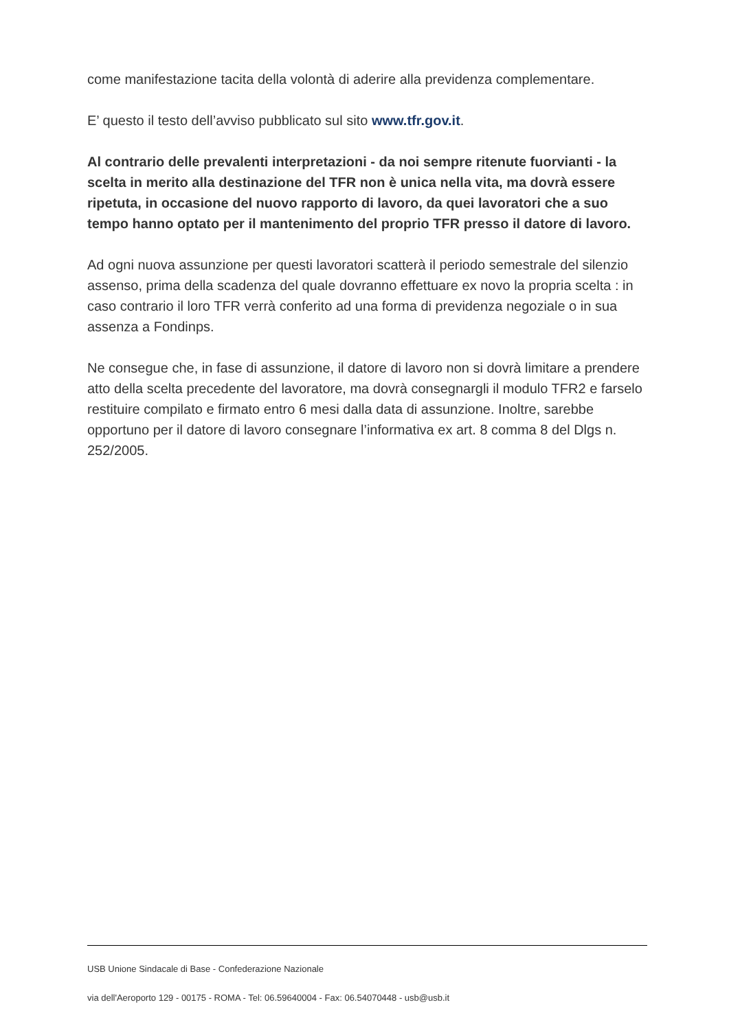come manifestazione tacita della volontà di aderire alla previdenza complementare.
E’ questo il testo dell’avviso pubblicato sul sito www.tfr.gov.it.
Al contrario delle prevalenti interpretazioni - da noi sempre ritenute fuorvianti - la scelta in merito alla destinazione del TFR non è unica nella vita, ma dovrà essere ripetuta, in occasione del nuovo rapporto di lavoro, da quei lavoratori che a suo tempo hanno optato per il mantenimento del proprio TFR presso il datore di lavoro.
Ad ogni nuova assunzione per questi lavoratori scatterà il periodo semestrale del silenzio assenso, prima della scadenza del quale dovranno effettuare ex novo la propria scelta : in caso contrario il loro TFR verrà conferito ad una forma di previdenza negoziale o in sua assenza a Fondinps.
Ne consegue che, in fase di assunzione, il datore di lavoro non si dovrà limitare a prendere atto della scelta precedente del lavoratore, ma dovrà consegnargli il modulo TFR2 e farselo restituire compilato e firmato entro 6 mesi dalla data di assunzione. Inoltre, sarebbe opportuno per il datore di lavoro consegnare l’informativa ex art. 8 comma 8 del Dlgs n. 252/2005.
USB Unione Sindacale di Base - Confederazione Nazionale
via dell'Aeroporto 129 - 00175 - ROMA - Tel: 06.59640004 - Fax: 06.54070448 - usb@usb.it